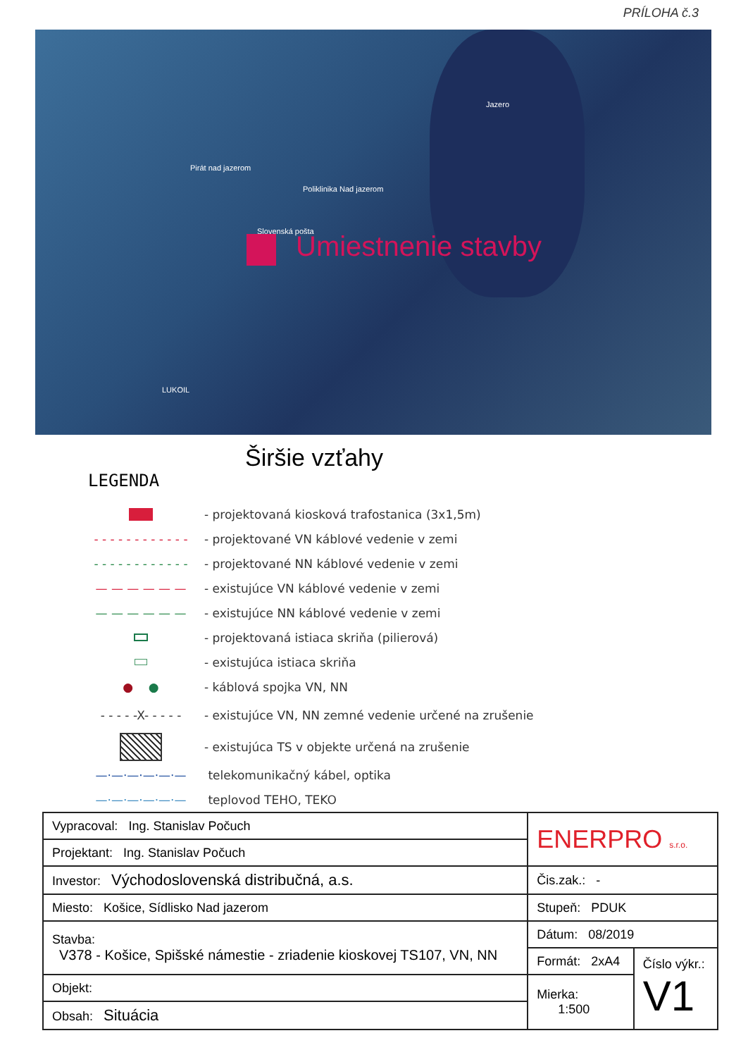PRÍLOHA č.3
Pirát nad jazerom
Poliklinika Nad jazerom
Slovenská pošta
Jazero
LUKOIL
Umiestnenie stavby
Širšie vzťahy
LEGENDA
- projektovaná kiosková trafostanica (3x1,5m)
- - - - - - - - - - - -
- projektované VN káblové vedenie v zemi
- - - - - - - - - - - -
- projektované NN káblové vedenie v zemi
— — — — — —
- existujúce VN káblové vedenie v zemi
— — — — — —
- existujúce NN káblové vedenie v zemi
- projektovaná istiaca skriňa (pilierová)
- existujúca istiaca skriňa
● ●
- káblová spojka VN, NN
- - - - -X- - - - -
- existujúce VN, NN zemné vedenie určené na zrušenie
- existujúca TS v objekte určená na zrušenie
—·—·—·—·—·—
telekomunikačný kábel, optika
—·—·—·—·—·—
teplovod TEHO, TEKO
| Vypracoval: Ing. Stanislav Počuch | ENERPRO s.r.o. | |
| Projektant: Ing. Stanislav Počuch | | |
| Investor: Východoslovenská distribučná, a.s. | Čis.zak.: - | |
| Miesto: Košice, Sídlisko Nad jazerom | Stupeň: PDUK | |
| Stavba: V378 - Košice, Spišské námestie - zriadenie kioskovej TS107, VN, NN | Dátum: 08/2019 | |
| | Formát: 2xA4 | Číslo výkr.: V1 |
| Objekt: | Mierka: 1:500 | |
| Obsah: Situácia | | |